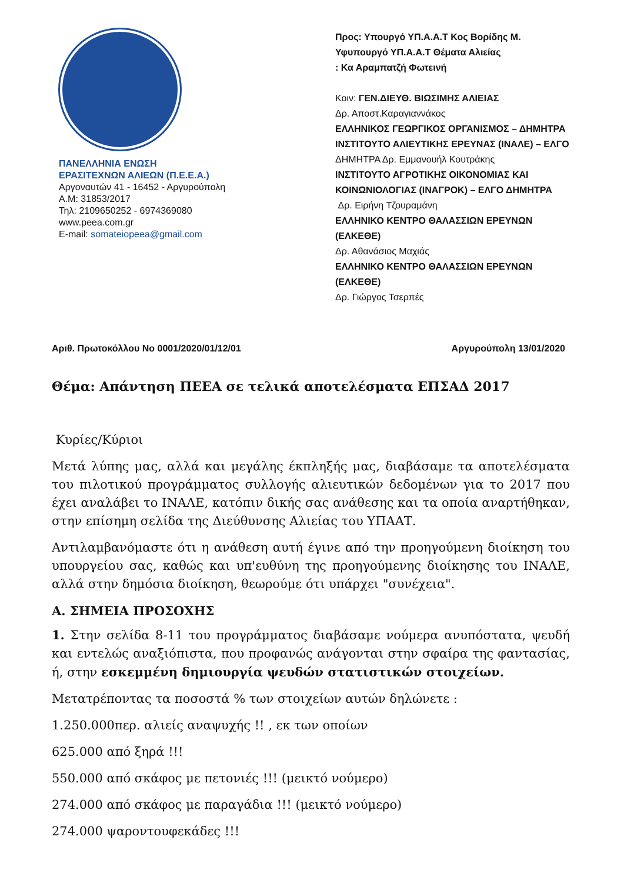ΠΑΝΕΛΛΗΝΙΑ ΕΝΩΣΗ
ΕΡΑΣΙΤΕΧΝΩΝ ΑΛΙΕΩΝ (Π.Ε.Ε.Α.)
Αργοναυτών 41 - 16452 - Αργυρούπολη
Α.Μ: 31853/2017
Τηλ: 2109650252 - 6974369080
www.peea.com.gr
E-mail: somateiopeea@gmail.com
Προς: Υπουργό ΥΠ.Α.Α.Τ Κος Βορίδης Μ.
Υφυπουργό ΥΠ.Α.Α.Τ Θέματα Αλιείας
: Κα Αραμπατζή Φωτεινή
Κοιν: ΓΕΝ.ΔΙΕΥΘ. ΒΙΩΣΙΜΗΣ ΑΛΙΕΙΑΣ
Δρ. Αποστ.Καραγιαννάκος
ΕΛΛΗΝΙΚΟΣ ΓΕΩΡΓΙΚΟΣ ΟΡΓΑΝΙΣΜΟΣ – ΔΗΜΗΤΡΑ
ΙΝΣΤΙΤΟΥΤΟ ΑΛΙΕΥΤΙΚΗΣ ΕΡΕΥΝΑΣ (ΙΝΑΛΕ) – ΕΛΓΟ
ΔΗΜΗΤΡΑ Δρ. Εμμανουήλ Κουτράκης
ΙΝΣΤΙΤΟΥΤΟ ΑΓΡΟΤΙΚΗΣ ΟΙΚΟΝΟΜΙΑΣ ΚΑΙ
ΚΟΙΝΩΝΙΟΛΟΓΙΑΣ (ΙΝΑΓΡΟΚ) – ΕΛΓΟ ΔΗΜΗΤΡΑ
Δρ. Ειρήνη Τζουραμάνη
ΕΛΛΗΝΙΚΟ ΚΕΝΤΡΟ ΘΑΛΑΣΣΙΩΝ ΕΡΕΥΝΩΝ
(ΕΛΚΕΘΕ)
Δρ. Αθανάσιος Μαχιάς
ΕΛΛΗΝΙΚΟ ΚΕΝΤΡΟ ΘΑΛΑΣΣΙΩΝ ΕΡΕΥΝΩΝ
(ΕΛΚΕΘΕ)
Δρ. Γιώργος Τσερπές
Αριθ. Πρωτοκόλλου No 0001/2020/01/12/01 Αργυρούπολη 13/01/2020
Θέμα: Απάντηση ΠΕΕΑ σε τελικά αποτελέσματα ΕΠΣΑΔ 2017
Κυρίες/Κύριοι
Μετά λύπης μας, αλλά και μεγάλης έκπληξής μας, διαβάσαμε τα αποτελέσματα του πιλοτικού προγράμματος συλλογής αλιευτικών δεδομένων για το 2017 που έχει αναλάβει το ΙΝΑΛΕ, κατόπιν δικής σας ανάθεσης και τα οποία αναρτήθηκαν, στην επίσημη σελίδα της Διεύθυνσης Αλιείας του ΥΠΑΑΤ.
Αντιλαμβανόμαστε ότι η ανάθεση αυτή έγινε από την προηγούμενη διοίκηση του υπουργείου σας, καθώς και υπ'ευθύνη της προηγούμενης διοίκησης του ΙΝΑΛΕ, αλλά στην δημόσια διοίκηση, θεωρούμε ότι υπάρχει "συνέχεια".
Α. ΣΗΜΕΙΑ ΠΡΟΣΟΧΗΣ
1. Στην σελίδα 8-11 του προγράμματος διαβάσαμε νούμερα ανυπόστατα, ψευδή και εντελώς αναξιόπιστα, που προφανώς ανάγονται στην σφαίρα της φαντασίας, ή, στην εσκεμμένη δημιουργία ψευδών στατιστικών στοιχείων.
Μετατρέποντας τα ποσοστά % των στοιχείων αυτών δηλώνετε :
1.250.000περ. αλιείς αναψυχής !! , εκ των οποίων
625.000 από ξηρά !!!
550.000 από σκάφος με πετονιές !!! (μεικτό νούμερο)
274.000 από σκάφος με παραγάδια !!! (μεικτό νούμερο)
274.000 ψαροντουφεκάδες !!!